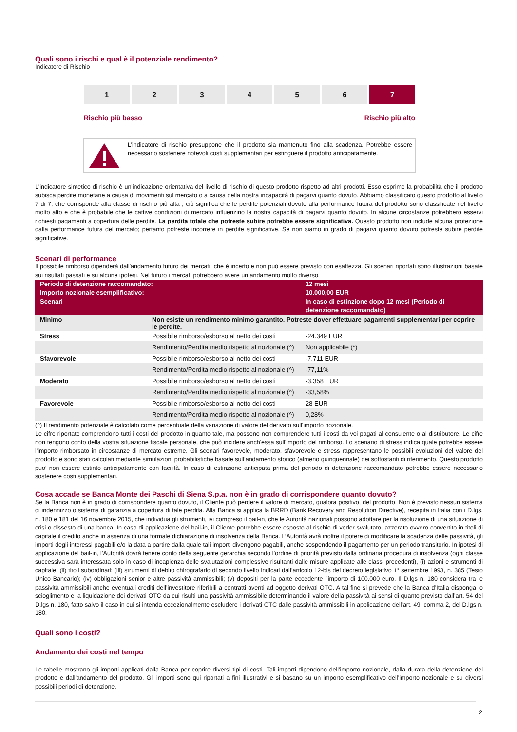Quali sono i rischi e qual è il potenziale rendimento?
Indicatore di Rischio
1 2 3 4 5 6 7
Rischio più basso Rischio più alto
L’indicatore di rischio presuppone che il prodotto sia mantenuto fino alla scadenza. Potrebbe essere necessario sostenere notevoli costi supplementari per estinguere il prodotto anticipatamente.
L'indicatore sintetico di rischio è un'indicazione orientativa del livello di rischio di questo prodotto rispetto ad altri prodotti. Esso esprime la probabilità che il prodotto subisca perdite monetarie a causa di movimenti sul mercato o a causa della nostra incapacità di pagarvi quanto dovuto. Abbiamo classificato questo prodotto al livello 7 di 7, che corrisponde alla classe di rischio più alta , ciò significa che le perdite potenziali dovute alla performance futura del prodotto sono classificate nel livello molto alto e che è probabile che le cattive condizioni di mercato influenzino la nostra capacità di pagarvi quanto dovuto. In alcune circostanze potrebbero esservi richiesti pagamenti a copertura delle perdite. La perdita totale che potreste subire potrebbe essere significativa. Questo prodotto non include alcuna protezione dalla performance futura del mercato; pertanto potreste incorrere in perdite significative. Se non siamo in grado di pagarvi quanto dovuto potreste subire perdite significative.
Scenari di performance
Il possibile rimborso dipenderà dall'andamento futuro dei mercati, che è incerto e non può essere previsto con esattezza. Gli scenari riportati sono illustrazioni basate sui risultati passati e su alcune ipotesi. Nel futuro i mercati potrebbero avere un andamento molto diverso.
| Periodo di detenzione raccomandato: Importo nozionale esemplificativo: Scenari | | 12 mesi 10.000,00 EUR In caso di estinzione dopo 12 mesi (Periodo di detenzione raccomandato) |
| --- | --- | --- |
| Minimo | Non esiste un rendimento minimo garantito. Potreste dover effettuare pagamenti supplementari per coprire le perdite. | |
| Stress | Possibile rimborso/esborso al netto dei costi | -24.349 EUR |
| | Rendimento/Perdita medio rispetto al nozionale (^) | Non applicabile (*) |
| Sfavorevole | Possibile rimborso/esborso al netto dei costi | -7.711 EUR |
| | Rendimento/Perdita medio rispetto al nozionale (^) | -77,11% |
| Moderato | Possibile rimborso/esborso al netto dei costi | -3.358 EUR |
| | Rendimento/Perdita medio rispetto al nozionale (^) | -33,58% |
| Favorevole | Possibile rimborso/esborso al netto dei costi | 28 EUR |
| | Rendimento/Perdita medio rispetto al nozionale (^) | 0,28% |
(^) Il rendimento potenziale è calcolato come percentuale della variazione di valore del derivato sull'importo nozionale.
Le cifre riportate comprendono tutti i costi del prodotto in quanto tale, ma possono non comprendere tutti i costi da voi pagati al consulente o al distributore. Le cifre non tengono conto della vostra situazione fiscale personale, che può incidere anch'essa sull'importo del rimborso. Lo scenario di stress indica quale potrebbe essere l'importo rimborsato in circostanze di mercato estreme. Gli scenari favorevole, moderato, sfavorevole e stress rappresentano le possibili evoluzioni del valore del prodotto e sono stati calcolati mediante simulazioni probabilistiche basate sull’andamento storico (almeno quinquennale) dei sottostanti di riferimento. Questo prodotto puo’ non essere estinto anticipatamente con facilità. In caso di estinzione anticipata prima del periodo di detenzione raccomandato potrebbe essere necessario sostenere costi supplementari.
Cosa accade se Banca Monte dei Paschi di Siena S.p.a. non è in grado di corrispondere quanto dovuto?
Se la Banca non è in grado di corrispondere quanto dovuto, il Cliente può perdere il valore di mercato, qualora positivo, del prodotto. Non è previsto nessun sistema di indennizzo o sistema di garanzia a copertura di tale perdita. Alla Banca si applica la BRRD (Bank Recovery and Resolution Directive), recepita in Italia con i D.lgs. n. 180 e 181 del 16 novembre 2015, che individua gli strumenti, ivi compreso il bail-in, che le Autorità nazionali possono adottare per la risoluzione di una situazione di crisi o dissesto di una banca. In caso di applicazione del bail-in, il Cliente potrebbe essere esposto al rischio di veder svalutato, azzerato ovvero convertito in titoli di capitale il credito anche in assenza di una formale dichiarazione di insolvenza della Banca. L’Autorità avrà inoltre il potere di modificare la scadenza delle passività, gli importi degli interessi pagabili e/o la data a partire dalla quale tali importi divengono pagabili, anche sospendendo il pagamento per un periodo transitorio. In ipotesi di applicazione del bail-in, l’Autorità dovrà tenere conto della seguente gerarchia secondo l’ordine di priorità previsto dalla ordinaria procedura di insolvenza (ogni classe successiva sarà interessata solo in caso di incapienza delle svalutazioni complessive risultanti dalle misure applicate alle classi precedenti), (i) azioni e strumenti di capitale; (ii) titoli subordinati; (iii) strumenti di debito chirografario di secondo livello indicati dall’articolo 12-bis del decreto legislativo 1° settembre 1993, n. 385 (Testo Unico Bancario); (iv) obbligazioni senior e altre passività ammissibili; (v) depositi per la parte eccedente l’importo di 100.000 euro. Il D.lgs n. 180 considera tra le passività ammissibili anche eventuali crediti dell’investitore riferibili a contratti aventi ad oggetto derivati OTC. A tal fine si prevede che la Banca d’Italia disponga lo scioglimento e la liquidazione dei derivati OTC da cui risulti una passività ammissibile determinando il valore della passività ai sensi di quanto previsto dall’art. 54 del D.lgs n. 180, fatto salvo il caso in cui si intenda eccezionalmente escludere i derivati OTC dalle passività ammissibili in applicazione dell'art. 49, comma 2, del D.lgs n. 180.
Quali sono i costi?
Andamento dei costi nel tempo
Le tabelle mostrano gli importi applicati dalla Banca per coprire diversi tipi di costi. Tali importi dipendono dell'importo nozionale, dalla durata della detenzione del prodotto e dall'andamento del prodotto. Gli importi sono qui riportati a fini illustrativi e si basano su un importo esemplificativo dell’importo nozionale e su diversi possibili periodi di detenzione.
2